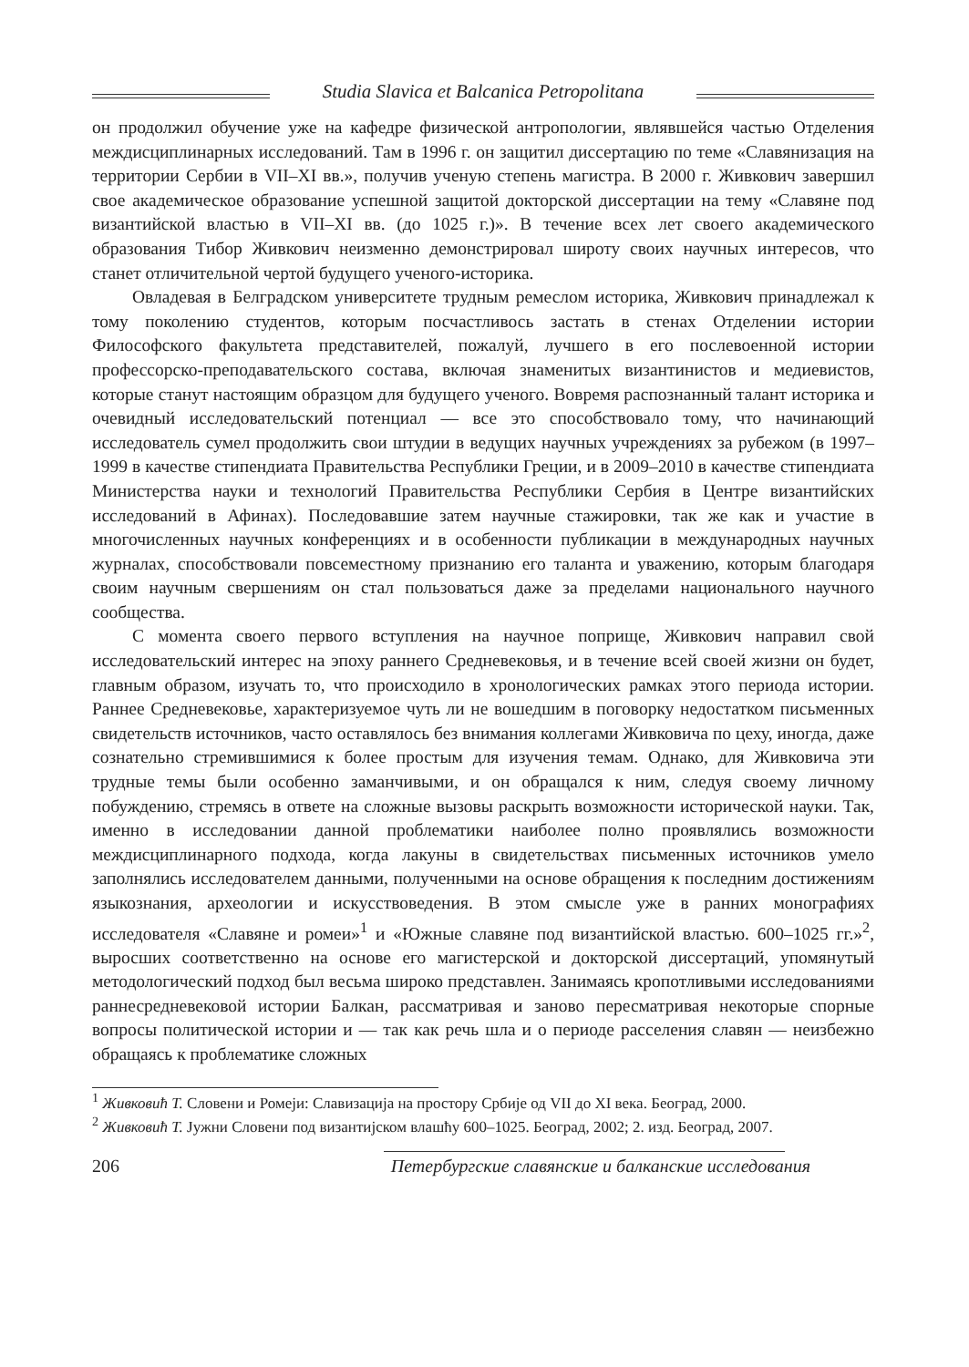Studia Slavica et Balcanica Petropolitana
он продолжил обучение уже на кафедре физической антропологии, являвшейся частью Отделения междисциплинарных исследований. Там в 1996 г. он защитил диссертацию по теме «Славянизация на территории Сербии в VII–XI вв.», получив ученую степень магистра. В 2000 г. Живкович завершил свое академическое образование успешной защитой докторской диссертации на тему «Славяне под византийской властью в VII–XI вв. (до 1025 г.)». В течение всех лет своего академического образования Тибор Живкович неизменно демонстрировал широту своих научных интересов, что станет отличительной чертой будущего ученого-историка.
Овладевая в Белградском университете трудным ремеслом историка, Живкович принадлежал к тому поколению студентов, которым посчастливось застать в стенах Отделении истории Философского факультета представителей, пожалуй, лучшего в его послевоенной истории профессорско-преподавательского состава, включая знаменитых византинистов и медиевистов, которые станут настоящим образцом для будущего ученого. Вовремя распознанный талант историка и очевидный исследовательский потенциал — все это способствовало тому, что начинающий исследователь сумел продолжить свои штудии в ведущих научных учреждениях за рубежом (в 1997–1999 в качестве стипендиата Правительства Республики Греции, и в 2009–2010 в качестве стипендиата Министерства науки и технологий Правительства Республики Сербия в Центре византийских исследований в Афинах). Последовавшие затем научные стажировки, так же как и участие в многочисленных научных конференциях и в особенности публикации в международных научных журналах, способствовали повсеместному признанию его таланта и уважению, которым благодаря своим научным свершениям он стал пользоваться даже за пределами национального научного сообщества.
С момента своего первого вступления на научное поприще, Живкович направил свой исследовательский интерес на эпоху раннего Средневековья, и в течение всей своей жизни он будет, главным образом, изучать то, что происходило в хронологических рамках этого периода истории. Раннее Средневековье, характеризуемое чуть ли не вошедшим в поговорку недостатком письменных свидетельств источников, часто оставлялось без внимания коллегами Живковича по цеху, иногда, даже сознательно стремившимися к более простым для изучения темам. Однако, для Живковича эти трудные темы были особенно заманчивыми, и он обращался к ним, следуя своему личному побуждению, стремясь в ответе на сложные вызовы раскрыть возможности исторической науки. Так, именно в исследовании данной проблематики наиболее полно проявлялись возможности междисциплинарного подхода, когда лакуны в свидетельствах письменных источников умело заполнялись исследователем данными, полученными на основе обращения к последним достижениям языкознания, археологии и искусствоведения. В этом смысле уже в ранних монографиях исследователя «Славяне и ромеи»<sup>1</sup> и «Южные славяне под византийской властью. 600–1025 гг.»<sup>2</sup>, выросших соответственно на основе его магистерской и докторской диссертаций, упомянутый методологический подход был весьма широко представлен. Занимаясь кропотливыми исследованиями раннесредневековой истории Балкан, рассматривая и заново пересматривая некоторые спорные вопросы политической истории и — так как речь шла и о периоде расселения славян — неизбежно обращаясь к проблематике сложных
<sup>1</sup> Живковић Т. Словени и Ромеји: Славизација на простору Србије од VII до XI века. Београд, 2000.
<sup>2</sup> Живковић Т. Јужни Словени под византијском влашћу 600–1025. Београд, 2002; 2. изд. Београд, 2007.
206 Петербургские славянские и балканские исследования